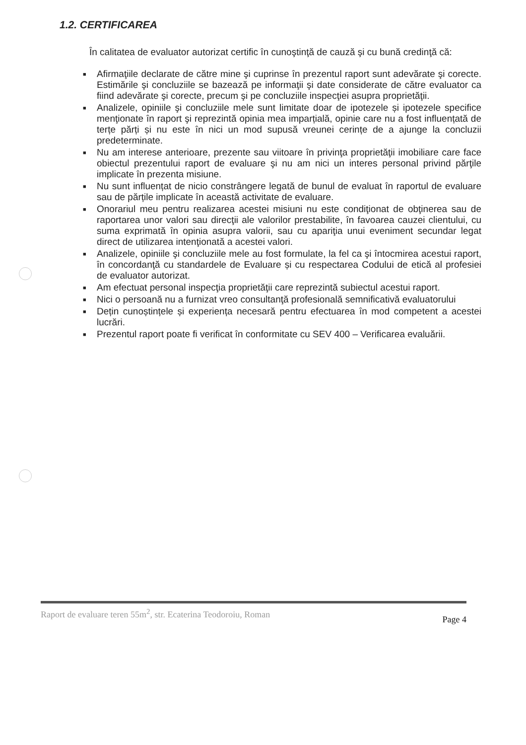1.2. CERTIFICAREA
În calitatea de evaluator autorizat certific în cunoştinţă de cauză şi cu bună credinţă că:
■ Afirmaţiile declarate de către mine şi cuprinse în prezentul raport sunt adevărate şi corecte. Estimările şi concluziile se bazează pe informaţii şi date considerate de către evaluator ca fiind adevărate şi corecte, precum şi pe concluziile inspecţiei asupra proprietăţii.
■ Analizele, opiniile şi concluziile mele sunt limitate doar de ipotezele și ipotezele specifice menţionate în raport şi reprezintă opinia mea imparțială, opinie care nu a fost influențată de terțe părți și nu este în nici un mod supusă vreunei cerințe de a ajunge la concluzii predeterminate.
■ Nu am interese anterioare, prezente sau viitoare în privinţa proprietăţii imobiliare care face obiectul prezentului raport de evaluare şi nu am nici un interes personal privind părţile implicate în prezenta misiune.
■ Nu sunt influențat de nicio constrângere legată de bunul de evaluat în raportul de evaluare sau de părțile implicate în această activitate de evaluare.
■ Onorariul meu pentru realizarea acestei misiuni nu este condiţionat de obţinerea sau de raportarea unor valori sau direcţii ale valorilor prestabilite, în favoarea cauzei clientului, cu suma exprimată în opinia asupra valorii, sau cu apariţia unui eveniment secundar legat direct de utilizarea intenţionată a acestei valori.
■ Analizele, opiniile şi concluziile mele au fost formulate, la fel ca şi întocmirea acestui raport, în concordanţă cu standardele de Evaluare și cu respectarea Codului de etică al profesiei de evaluator autorizat.
■ Am efectuat personal inspecţia proprietăţii care reprezintă subiectul acestui raport.
■ Nici o persoană nu a furnizat vreo consultanţă profesională semnificativă evaluatorului
■ Dețin cunoștințele și experiența necesară pentru efectuarea în mod competent a acestei lucrări.
■ Prezentul raport poate fi verificat în conformitate cu SEV 400 – Verificarea evaluării.
Raport de evaluare teren 55m<sup>2</sup>, str. Ecaterina Teodoroiu, Roman Page 4